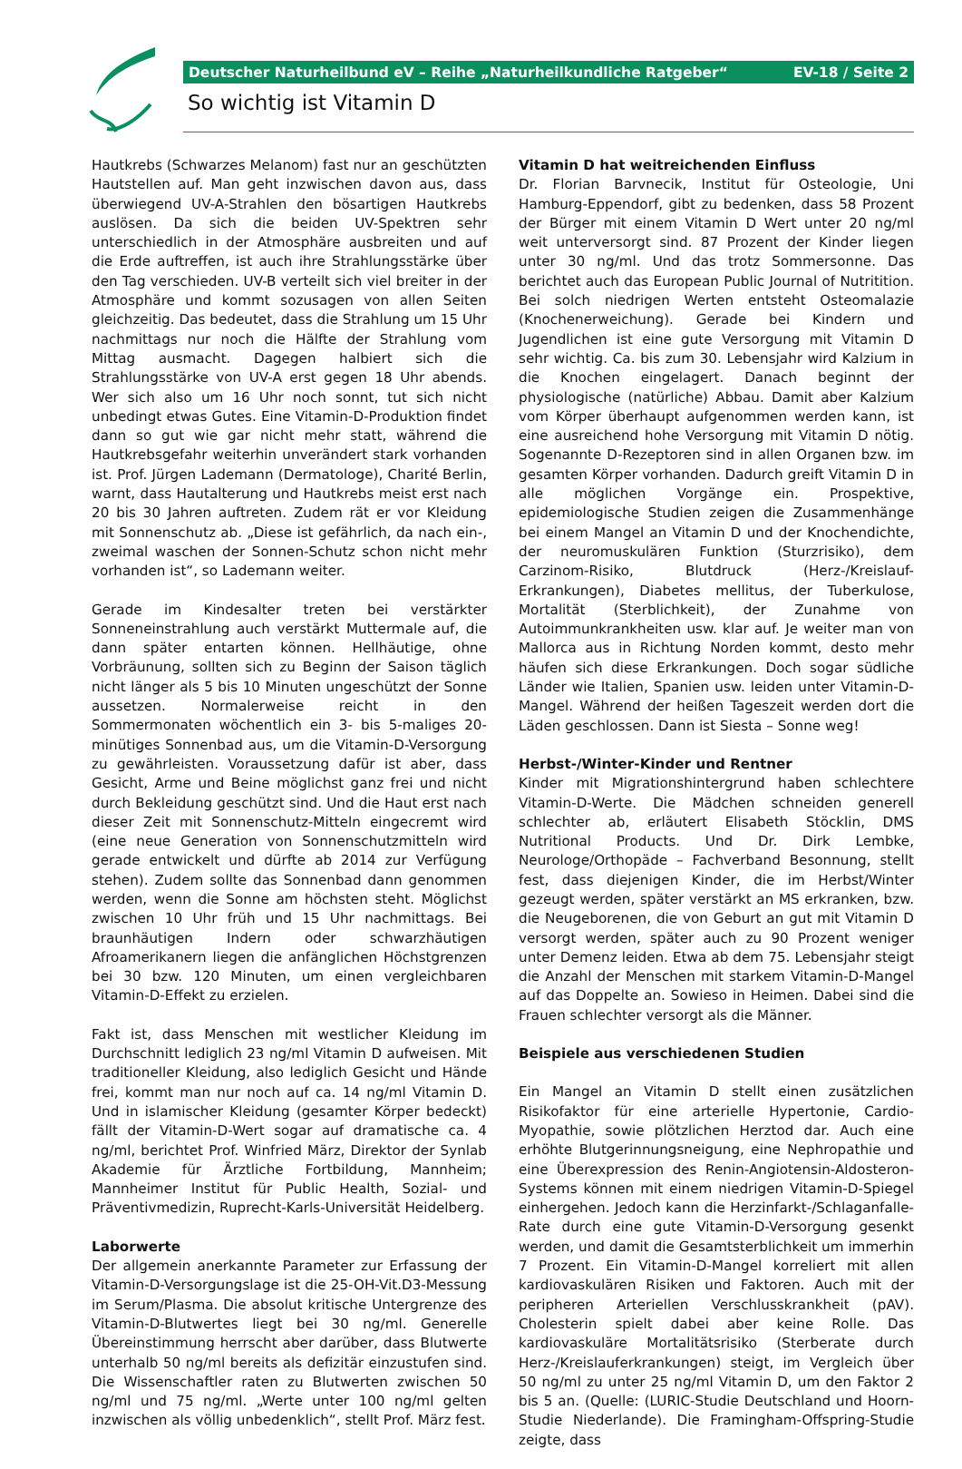Deutscher Naturheilbund eV – Reihe „Naturheilkundliche Ratgeber“EV-18 / Seite 2
So wichtig ist Vitamin D
Hautkrebs (Schwarzes Melanom) fast nur an geschützten Hautstellen auf. Man geht inzwischen davon aus, dass überwiegend UV-A-Strahlen den bösartigen Hautkrebs auslösen. Da sich die beiden UV-Spektren sehr unterschiedlich in der Atmosphäre ausbreiten und auf die Erde auftreffen, ist auch ihre Strahlungsstärke über den Tag verschieden. UV-B verteilt sich viel breiter in der Atmosphäre und kommt sozusagen von allen Seiten gleichzeitig. Das bedeutet, dass die Strahlung um 15 Uhr nachmittags nur noch die Hälfte der Strahlung vom Mittag ausmacht. Dagegen halbiert sich die Strahlungsstärke von UV-A erst gegen 18 Uhr abends. Wer sich also um 16 Uhr noch sonnt, tut sich nicht unbedingt etwas Gutes. Eine Vitamin-D-Produktion findet dann so gut wie gar nicht mehr statt, während die Hautkrebsgefahr weiterhin unverändert stark vorhanden ist. Prof. Jürgen Lademann (Dermatologe), Charité Berlin, warnt, dass Hautalterung und Hautkrebs meist erst nach 20 bis 30 Jahren auftreten. Zudem rät er vor Kleidung mit Sonnenschutz ab. „Diese ist gefährlich, da nach ein-, zweimal waschen der Sonnen-Schutz schon nicht mehr vorhanden ist“, so Lademann weiter.
Gerade im Kindesalter treten bei verstärkter Sonneneinstrahlung auch verstärkt Muttermale auf, die dann später entarten können. Hellhäutige, ohne Vorbräunung, sollten sich zu Beginn der Saison täglich nicht länger als 5 bis 10 Minuten ungeschützt der Sonne aussetzen. Normalerweise reicht in den Sommermonaten wöchentlich ein 3- bis 5-maliges 20-minütiges Sonnenbad aus, um die Vitamin-D-Versorgung zu gewährleisten. Voraussetzung dafür ist aber, dass Gesicht, Arme und Beine möglichst ganz frei und nicht durch Bekleidung geschützt sind. Und die Haut erst nach dieser Zeit mit Sonnenschutz-Mitteln eingecremt wird (eine neue Generation von Sonnenschutzmitteln wird gerade entwickelt und dürfte ab 2014 zur Verfügung stehen). Zudem sollte das Sonnenbad dann genommen werden, wenn die Sonne am höchsten steht. Möglichst zwischen 10 Uhr früh und 15 Uhr nachmittags. Bei braunhäutigen Indern oder schwarzhäutigen Afroamerikanern liegen die anfänglichen Höchstgrenzen bei 30 bzw. 120 Minuten, um einen vergleichbaren Vitamin-D-Effekt zu erzielen.
Fakt ist, dass Menschen mit westlicher Kleidung im Durchschnitt lediglich 23 ng/ml Vitamin D aufweisen. Mit traditioneller Kleidung, also lediglich Gesicht und Hände frei, kommt man nur noch auf ca. 14 ng/ml Vitamin D. Und in islamischer Kleidung (gesamter Körper bedeckt) fällt der Vitamin-D-Wert sogar auf dramatische ca. 4 ng/ml, berichtet Prof. Winfried März, Direktor der Synlab Akademie für Ärztliche Fortbildung, Mannheim; Mannheimer Institut für Public Health, Sozial- und Präventivmedizin, Ruprecht-Karls-Universität Heidelberg.
Laborwerte
Der allgemein anerkannte Parameter zur Erfassung der Vitamin-D-Versorgungslage ist die 25-OH-Vit.D3-Messung im Serum/Plasma. Die absolut kritische Untergrenze des Vitamin-D-Blutwertes liegt bei 30 ng/ml. Generelle Übereinstimmung herrscht aber darüber, dass Blutwerte unterhalb 50 ng/ml bereits als defizitär einzustufen sind. Die Wissenschaftler raten zu Blutwerten zwischen 50 ng/ml und 75 ng/ml. „Werte unter 100 ng/ml gelten inzwischen als völlig unbedenklich“, stellt Prof. März fest.
Vitamin D hat weitreichenden Einfluss
Dr. Florian Barvnecik, Institut für Osteologie, Uni Hamburg-Eppendorf, gibt zu bedenken, dass 58 Prozent der Bürger mit einem Vitamin D Wert unter 20 ng/ml weit unterversorgt sind. 87 Prozent der Kinder liegen unter 30 ng/ml. Und das trotz Sommersonne. Das berichtet auch das European Public Journal of Nutritition. Bei solch niedrigen Werten entsteht Osteomalazie (Knochenerweichung). Gerade bei Kindern und Jugendlichen ist eine gute Versorgung mit Vitamin D sehr wichtig. Ca. bis zum 30. Lebensjahr wird Kalzium in die Knochen eingelagert. Danach beginnt der physiologische (natürliche) Abbau. Damit aber Kalzium vom Körper überhaupt aufgenommen werden kann, ist eine ausreichend hohe Versorgung mit Vitamin D nötig. Sogenannte D-Rezeptoren sind in allen Organen bzw. im gesamten Körper vorhanden. Dadurch greift Vitamin D in alle möglichen Vorgänge ein. Prospektive, epidemiologische Studien zeigen die Zusammenhänge bei einem Mangel an Vitamin D und der Knochendichte, der neuromuskulären Funktion (Sturzrisiko), dem Carzinom-Risiko, Blutdruck (Herz-/Kreislauf-Erkrankungen), Diabetes mellitus, der Tuberkulose, Mortalität (Sterblichkeit), der Zunahme von Autoimmunkrankheiten usw. klar auf. Je weiter man von Mallorca aus in Richtung Norden kommt, desto mehr häufen sich diese Erkrankungen. Doch sogar südliche Länder wie Italien, Spanien usw. leiden unter Vitamin-D-Mangel. Während der heißen Tageszeit werden dort die Läden geschlossen. Dann ist Siesta – Sonne weg!
Herbst-/Winter-Kinder und Rentner
Kinder mit Migrationshintergrund haben schlechtere Vitamin-D-Werte. Die Mädchen schneiden generell schlechter ab, erläutert Elisabeth Stöcklin, DMS Nutritional Products. Und Dr. Dirk Lembke, Neurologe/Orthopäde – Fachverband Besonnung, stellt fest, dass diejenigen Kinder, die im Herbst/Winter gezeugt werden, später verstärkt an MS erkranken, bzw. die Neugeborenen, die von Geburt an gut mit Vitamin D versorgt werden, später auch zu 90 Prozent weniger unter Demenz leiden. Etwa ab dem 75. Lebensjahr steigt die Anzahl der Menschen mit starkem Vitamin-D-Mangel auf das Doppelte an. Sowieso in Heimen. Dabei sind die Frauen schlechter versorgt als die Männer.
Beispiele aus verschiedenen Studien
Ein Mangel an Vitamin D stellt einen zusätzlichen Risikofaktor für eine arterielle Hypertonie, Cardio-Myopathie, sowie plötzlichen Herztod dar. Auch eine erhöhte Blutgerinnungsneigung, eine Nephropathie und eine Überexpression des Renin-Angiotensin-Aldosteron-Systems können mit einem niedrigen Vitamin-D-Spiegel einhergehen. Jedoch kann die Herzinfarkt-/Schlaganfalle-Rate durch eine gute Vitamin-D-Versorgung gesenkt werden, und damit die Gesamtsterblichkeit um immerhin 7 Prozent. Ein Vitamin-D-Mangel korreliert mit allen kardiovaskulären Risiken und Faktoren. Auch mit der peripheren Arteriellen Verschlusskrankheit (pAV). Cholesterin spielt dabei aber keine Rolle. Das kardiovaskuläre Mortalitätsrisiko (Sterberate durch Herz-/Kreislauferkrankungen) steigt, im Vergleich über 50 ng/ml zu unter 25 ng/ml Vitamin D, um den Faktor 2 bis 5 an. (Quelle: (LURIC-Studie Deutschland und Hoorn-Studie Niederlande). Die Framingham-Offspring-Studie zeigte, dass